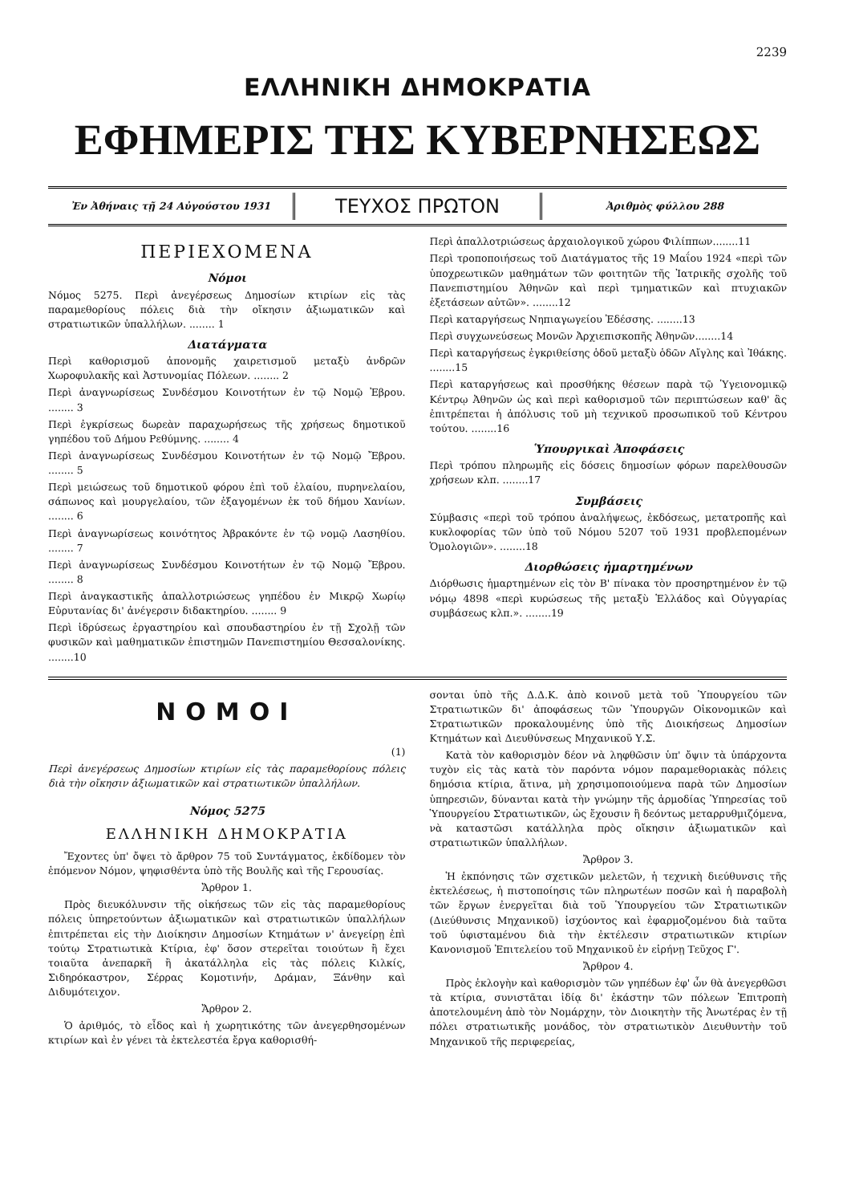2239
ΕΛΛΗΝΙΚΗ ΔΗΜΟΚΡΑΤΙΑ
ΕΦΗΜΕΡΙΣ ΤΗΣ ΚΥΒΕΡΝΗΣΕΩΣ
Ἐν Ἀθήναις τῇ 24 Αὐγούστου 1931
ΤΕΥΧΟΣ ΠΡΩΤΟΝ
Ἀριθμὸς φύλλου 288
ΠΕΡΙΕΧΟΜΕΝΑ
Νόμοι
Νόμος 5275. Περὶ ἀνεγέρσεως Δημοσίων κτιρίων εἰς τὰς παραμεθορίους πόλεις διὰ τὴν οἴκησιν ἀξιωματικῶν καὶ στρατιωτικῶν ὑπαλλήλων. ........ 1
Διατάγματα
Περὶ καθορισμοῦ ἀπονομῆς χαιρετισμοῦ μεταξὺ ἀνδρῶν Χωροφυλακῆς καὶ Ἀστυνομίας Πόλεων. ........ 2
Περὶ ἀναγνωρίσεως Συνδέσμου Κοινοτήτων ἐν τῷ Νομῷ Ἐβρου. ........ 3
Περὶ ἐγκρίσεως δωρεὰν παραχωρήσεως τῆς χρήσεως δημοτικοῦ γηπέδου τοῦ Δήμου Ρεθύμνης. ........ 4
Περὶ ἀναγνωρίσεως Συνδέσμου Κοινοτήτων ἐν τῷ Νομῷ Ἔβρου. ........ 5
Περὶ μειώσεως τοῦ δημοτικοῦ φόρου ἐπὶ τοῦ ἐλαίου, πυρηνελαίου, σάπωνος καὶ μουργελαίου, τῶν ἐξαγομένων ἐκ τοῦ δήμου Χανίων. ........ 6
Περὶ ἀναγνωρίσεως κοινότητος Ἀβρακόντε ἐν τῷ νομῷ Λασηθίου. ........ 7
Περὶ ἀναγνωρίσεως Συνδέσμου Κοινοτήτων ἐν τῷ Νομῷ Ἔβρου. ........ 8
Περὶ ἀναγκαστικῆς ἀπαλλοτριώσεως γηπέδου ἐν Μικρῷ Χωρίῳ Εὐρυτανίας δι' ἀνέγερσιν διδακτηρίου. ........ 9
Περὶ ἱδρύσεως ἐργαστηρίου καὶ σπουδαστηρίου ἐν τῇ Σχολῇ τῶν φυσικῶν καὶ μαθηματικῶν ἐπιστημῶν Πανεπιστημίου Θεσσαλονίκης. ........10
Περὶ ἀπαλλοτριώσεως ἀρχαιολογικοῦ χώρου Φιλίππων........11
Περὶ τροποποιήσεως τοῦ Διατάγματος τῆς 19 Μαΐου 1924 «περὶ τῶν ὑποχρεωτικῶν μαθημάτων τῶν φοιτητῶν τῆς Ἰατρικῆς σχολῆς τοῦ Πανεπιστημίου Ἀθηνῶν καὶ περὶ τμηματικῶν καὶ πτυχιακῶν ἐξετάσεων αὐτῶν». ........12
Περὶ καταργήσεως Νηπιαγωγείου Ἐδέσσης. ........13
Περὶ συγχωνεύσεως Μονῶν Ἀρχιεπισκοπῆς Ἀθηνῶν........14
Περὶ καταργήσεως ἐγκριθείσης ὁδοῦ μεταξὺ ὁδῶν Αἴγλης καὶ Ἰθάκης. ........15
Περὶ καταργήσεως καὶ προσθήκης θέσεων παρὰ τῷ Ὑγειονομικῷ Κέντρῳ Ἀθηνῶν ὡς καὶ περὶ καθορισμοῦ τῶν περιπτώσεων καθ' ἃς ἐπιτρέπεται ἡ ἀπόλυσις τοῦ μὴ τεχνικοῦ προσωπικοῦ τοῦ Κέντρου τούτου. ........16
Ὑπουργικαὶ Ἀποφάσεις
Περὶ τρόπου πληρωμῆς εἰς δόσεις δημοσίων φόρων παρελθουσῶν χρήσεων κλπ. ........17
Συμβάσεις
Σύμβασις «περὶ τοῦ τρόπου ἀναλήψεως, ἐκδόσεως, μετατροπῆς καὶ κυκλοφορίας τῶν ὑπὸ τοῦ Νόμου 5207 τοῦ 1931 προβλεπομένων Ὁμολογιῶν». ........18
Διορθώσεις ἡμαρτημένων
Διόρθωσις ἡμαρτημένων εἰς τὸν Β' πίνακα τὸν προσηρτημένον ἐν τῷ νόμῳ 4898 «περὶ κυρώσεως τῆς μεταξὺ Ἑλλάδος καὶ Οὐγγαρίας συμβάσεως κλπ.». ........19
ΝΟΜΟΙ
(1)
Περὶ ἀνεγέρσεως Δημοσίων κτιρίων εἰς τὰς παραμεθορίους πόλεις διὰ τὴν οἴκησιν ἀξιωματικῶν καὶ στρατιωτικῶν ὑπαλλήλων.
Νόμος 5275
ΕΛΛΗΝΙΚΗ ΔΗΜΟΚΡΑΤΙΑ
Ἔχοντες ὑπ' ὄψει τὸ ἄρθρον 75 τοῦ Συντάγματος, ἐκδίδομεν τὸν ἑπόμενον Νόμον, ψηφισθέντα ὑπὸ τῆς Βουλῆς καὶ τῆς Γερουσίας.
Ἄρθρον 1.
Πρὸς διευκόλυνσιν τῆς οἰκήσεως τῶν εἰς τὰς παραμεθορίους πόλεις ὑπηρετούντων ἀξιωματικῶν καὶ στρατιωτικῶν ὑπαλλήλων ἐπιτρέπεται εἰς τὴν Διοίκησιν Δημοσίων Κτημάτων ν' ἀνεγείρῃ ἐπὶ τούτῳ Στρατιωτικὰ Κτίρια, ἐφ' ὅσον στερεῖται τοιούτων ἢ ἔχει τοιαῦτα ἀνεπαρκῆ ἢ ἀκατάλληλα εἰς τὰς πόλεις Κιλκίς, Σιδηρόκαστρον, Σέρρας Κομοτινήν, Δράμαν, Ξάνθην καὶ Διδυμότειχον.
Ἄρθρον 2.
Ὁ ἀριθμός, τὸ εἶδος καὶ ἡ χωρητικότης τῶν ἀνεγερθησομένων κτιρίων καὶ ἐν γένει τὰ ἐκτελεστέα ἔργα καθορισθή-
σονται ὑπὸ τῆς Δ.Δ.Κ. ἀπὸ κοινοῦ μετὰ τοῦ Ὑπουργείου τῶν Στρατιωτικῶν δι' ἀποφάσεως τῶν Ὑπουργῶν Οἰκονομικῶν καὶ Στρατιωτικῶν προκαλουμένης ὑπὸ τῆς Διοικήσεως Δημοσίων Κτημάτων καὶ Διευθύνσεως Μηχανικοῦ Υ.Σ.
Κατὰ τὸν καθορισμὸν δέον νὰ ληφθῶσιν ὑπ' ὄψιν τὰ ὑπάρχοντα τυχὸν εἰς τὰς κατὰ τὸν παρόντα νόμον παραμεθοριακὰς πόλεις δημόσια κτίρια, ἅτινα, μὴ χρησιμοποιούμενα παρὰ τῶν Δημοσίων ὑπηρεσιῶν, δύνανται κατὰ τὴν γνώμην τῆς ἁρμοδίας Ὑπηρεσίας τοῦ Ὑπουργείου Στρατιωτικῶν, ὡς ἔχουσιν ἢ δεόντως μεταρρυθμιζόμενα, νὰ καταστῶσι κατάλληλα πρὸς οἴκησιν ἀξιωματικῶν καὶ στρατιωτικῶν ὑπαλλήλων.
Ἄρθρον 3.
Ἡ ἐκπόνησις τῶν σχετικῶν μελετῶν, ἡ τεχνικὴ διεύθυνσις τῆς ἐκτελέσεως, ἡ πιστοποίησις τῶν πληρωτέων ποσῶν καὶ ἡ παραβολὴ τῶν ἔργων ἐνεργεῖται διὰ τοῦ Ὑπουργείου τῶν Στρατιωτικῶν (Διεύθυνσις Μηχανικοῦ) ἰσχύοντος καὶ ἐφαρμοζομένου διὰ ταῦτα τοῦ ὑφισταμένου διὰ τὴν ἐκτέλεσιν στρατιωτικῶν κτιρίων Κανονισμοῦ Ἐπιτελείου τοῦ Μηχανικοῦ ἐν εἰρήνῃ Τεῦχος Γ'.
Ἄρθρον 4.
Πρὸς ἐκλογὴν καὶ καθορισμὸν τῶν γηπέδων ἐφ' ὧν θὰ ἀνεγερθῶσι τὰ κτίρια, συνιστᾶται ἰδίᾳ δι' ἑκάστην τῶν πόλεων Ἐπιτροπὴ ἀποτελουμένη ἀπὸ τὸν Νομάρχην, τὸν Διοικητὴν τῆς Ἀνωτέρας ἐν τῇ πόλει στρατιωτικῆς μονάδος, τὸν στρατιωτικὸν Διευθυντὴν τοῦ Μηχανικοῦ τῆς περιφερείας,